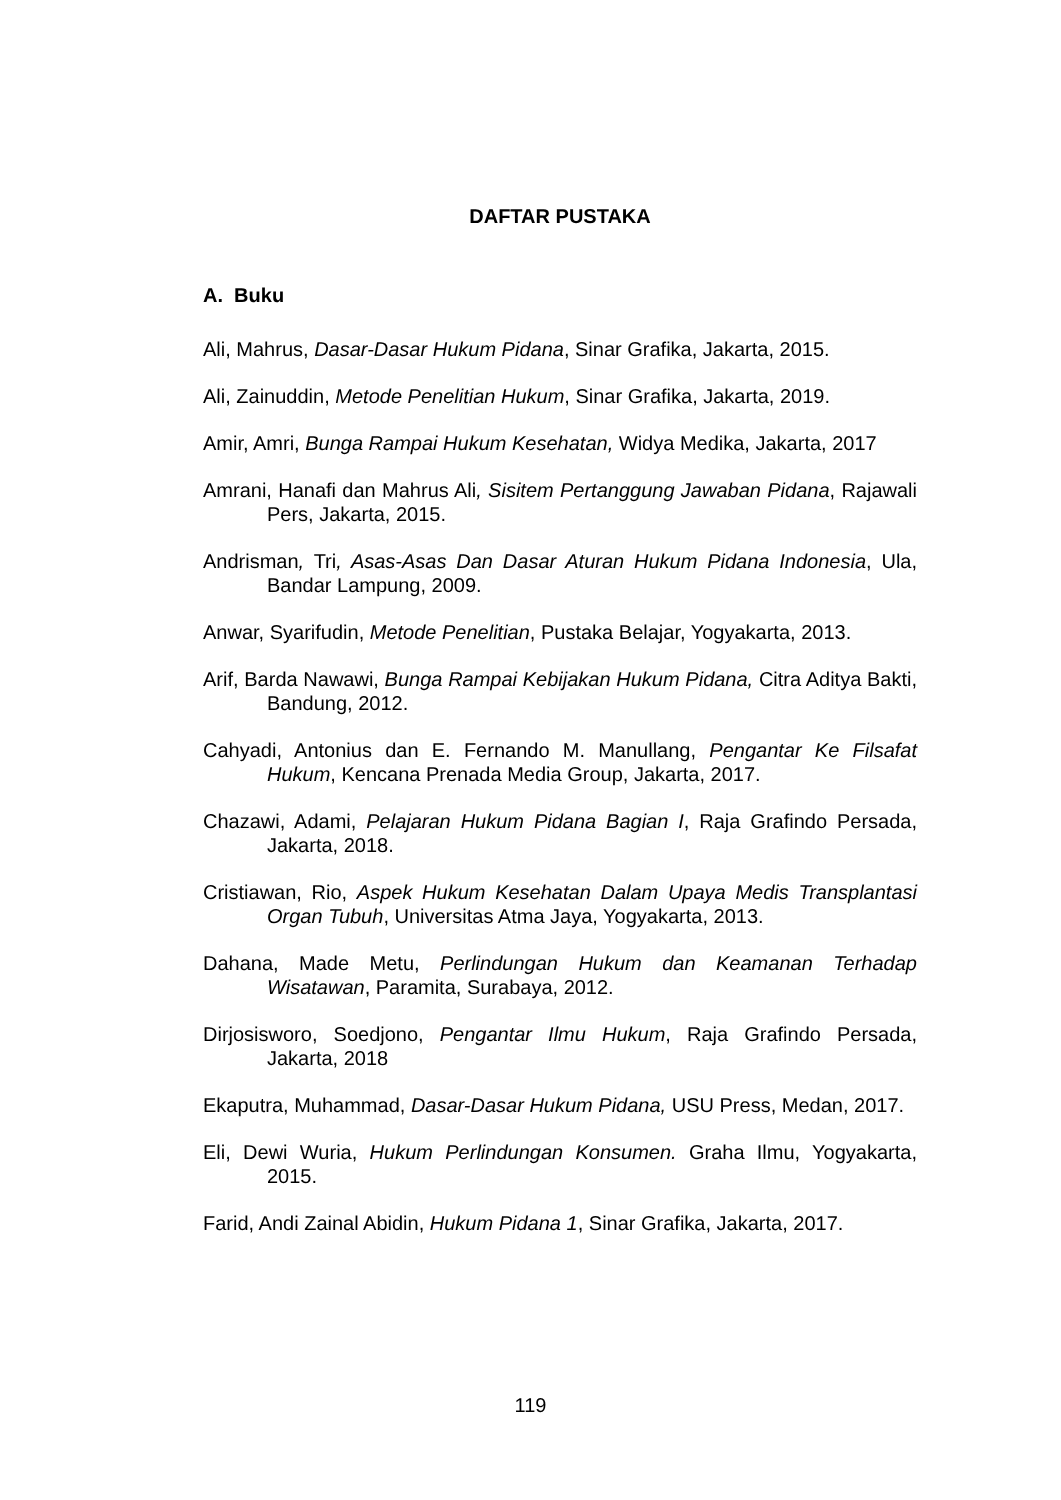DAFTAR PUSTAKA
A. Buku
Ali, Mahrus, Dasar-Dasar Hukum Pidana, Sinar Grafika, Jakarta, 2015.
Ali, Zainuddin, Metode Penelitian Hukum, Sinar Grafika, Jakarta, 2019.
Amir, Amri, Bunga Rampai Hukum Kesehatan, Widya Medika, Jakarta, 2017
Amrani, Hanafi dan Mahrus Ali, Sisitem Pertanggung Jawaban Pidana, Rajawali Pers, Jakarta, 2015.
Andrisman, Tri, Asas-Asas Dan Dasar Aturan Hukum Pidana Indonesia, Ula, Bandar Lampung, 2009.
Anwar, Syarifudin, Metode Penelitian, Pustaka Belajar, Yogyakarta, 2013.
Arif, Barda Nawawi, Bunga Rampai Kebijakan Hukum Pidana, Citra Aditya Bakti, Bandung, 2012.
Cahyadi, Antonius dan E. Fernando M. Manullang, Pengantar Ke Filsafat Hukum, Kencana Prenada Media Group, Jakarta, 2017.
Chazawi, Adami, Pelajaran Hukum Pidana Bagian I, Raja Grafindo Persada, Jakarta, 2018.
Cristiawan, Rio, Aspek Hukum Kesehatan Dalam Upaya Medis Transplantasi Organ Tubuh, Universitas Atma Jaya, Yogyakarta, 2013.
Dahana, Made Metu, Perlindungan Hukum dan Keamanan Terhadap Wisatawan, Paramita, Surabaya, 2012.
Dirjosisworo, Soedjono, Pengantar Ilmu Hukum, Raja Grafindo Persada, Jakarta, 2018
Ekaputra, Muhammad, Dasar-Dasar Hukum Pidana, USU Press, Medan, 2017.
Eli, Dewi Wuria, Hukum Perlindungan Konsumen. Graha Ilmu, Yogyakarta, 2015.
Farid, Andi Zainal Abidin, Hukum Pidana 1, Sinar Grafika, Jakarta, 2017.
119